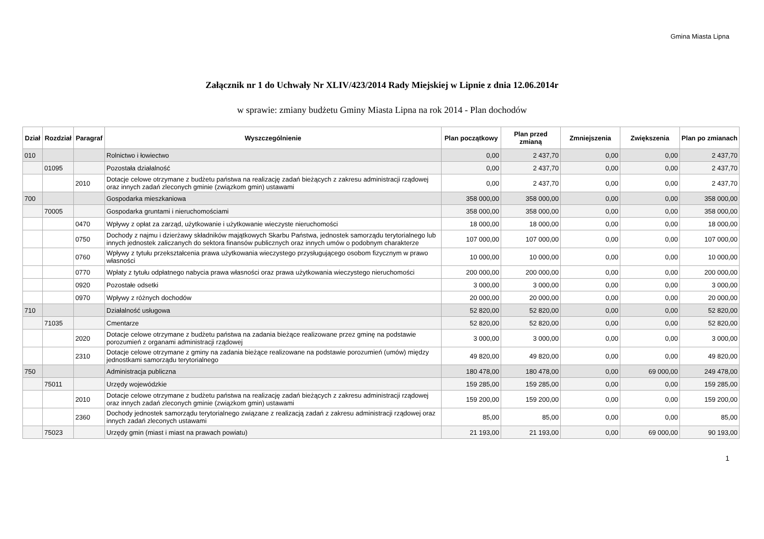Gmina Miasta Lipna
Załącznik nr 1 do Uchwały Nr XLIV/423/2014 Rady Miejskiej w Lipnie z dnia 12.06.2014r
w sprawie: zmiany budżetu Gminy Miasta Lipna na rok 2014 - Plan dochodów
| Dział | Rozdział | Paragraf | Wyszczególnienie | Plan początkowy | Plan przed zmianą | Zmniejszenia | Zwiększenia | Plan po zmianach |
| --- | --- | --- | --- | --- | --- | --- | --- | --- |
| 010 | | | Rolnictwo i łowiectwo | 0,00 | 2 437,70 | 0,00 | 0,00 | 2 437,70 |
| | 01095 | | Pozostała działalność | 0,00 | 2 437,70 | 0,00 | 0,00 | 2 437,70 |
| | | 2010 | Dotacje celowe otrzymane z budżetu państwa na realizację zadań bieżących z zakresu administracji rządowej oraz innych zadań zleconych gminie (związkom gmin) ustawami | 0,00 | 2 437,70 | 0,00 | 0,00 | 2 437,70 |
| 700 | | | Gospodarka mieszkaniowa | 358 000,00 | 358 000,00 | 0,00 | 0,00 | 358 000,00 |
| | 70005 | | Gospodarka gruntami i nieruchomościami | 358 000,00 | 358 000,00 | 0,00 | 0,00 | 358 000,00 |
| | | 0470 | Wpływy z opłat za zarząd, użytkowanie i użytkowanie wieczyste nieruchomości | 18 000,00 | 18 000,00 | 0,00 | 0,00 | 18 000,00 |
| | | 0750 | Dochody z najmu i dzierżawy składników majątkowych Skarbu Państwa, jednostek samorządu terytorialnego lub innych jednostek zaliczanych do sektora finansów publicznych oraz innych umów o podobnym charakterze | 107 000,00 | 107 000,00 | 0,00 | 0,00 | 107 000,00 |
| | | 0760 | Wpływy z tytułu przekształcenia prawa użytkowania wieczystego przysługującego osobom fizycznym w prawo własności | 10 000,00 | 10 000,00 | 0,00 | 0,00 | 10 000,00 |
| | | 0770 | Wpłaty z tytułu odpłatnego nabycia prawa własności oraz prawa użytkowania wieczystego nieruchomości | 200 000,00 | 200 000,00 | 0,00 | 0,00 | 200 000,00 |
| | | 0920 | Pozostałe odsetki | 3 000,00 | 3 000,00 | 0,00 | 0,00 | 3 000,00 |
| | | 0970 | Wpływy z różnych dochodów | 20 000,00 | 20 000,00 | 0,00 | 0,00 | 20 000,00 |
| 710 | | | Działalność usługowa | 52 820,00 | 52 820,00 | 0,00 | 0,00 | 52 820,00 |
| | 71035 | | Cmentarze | 52 820,00 | 52 820,00 | 0,00 | 0,00 | 52 820,00 |
| | | 2020 | Dotacje celowe otrzymane z budżetu państwa na zadania bieżące realizowane przez gminę na podstawie porozumień z organami administracji rządowej | 3 000,00 | 3 000,00 | 0,00 | 0,00 | 3 000,00 |
| | | 2310 | Dotacje celowe otrzymane z gminy na zadania bieżące realizowane na podstawie porozumień (umów) między jednostkami samorządu terytorialnego | 49 820,00 | 49 820,00 | 0,00 | 0,00 | 49 820,00 |
| 750 | | | Administracja publiczna | 180 478,00 | 180 478,00 | 0,00 | 69 000,00 | 249 478,00 |
| | 75011 | | Urzędy wojewódzkie | 159 285,00 | 159 285,00 | 0,00 | 0,00 | 159 285,00 |
| | | 2010 | Dotacje celowe otrzymane z budżetu państwa na realizację zadań bieżących z zakresu administracji rządowej oraz innych zadań zleconych gminie (związkom gmin) ustawami | 159 200,00 | 159 200,00 | 0,00 | 0,00 | 159 200,00 |
| | | 2360 | Dochody jednostek samorządu terytorialnego związane z realizacją zadań z zakresu administracji rządowej oraz innych zadań zleconych ustawami | 85,00 | 85,00 | 0,00 | 0,00 | 85,00 |
| | 75023 | | Urzędy gmin (miast i miast na prawach powiatu) | 21 193,00 | 21 193,00 | 0,00 | 69 000,00 | 90 193,00 |
1